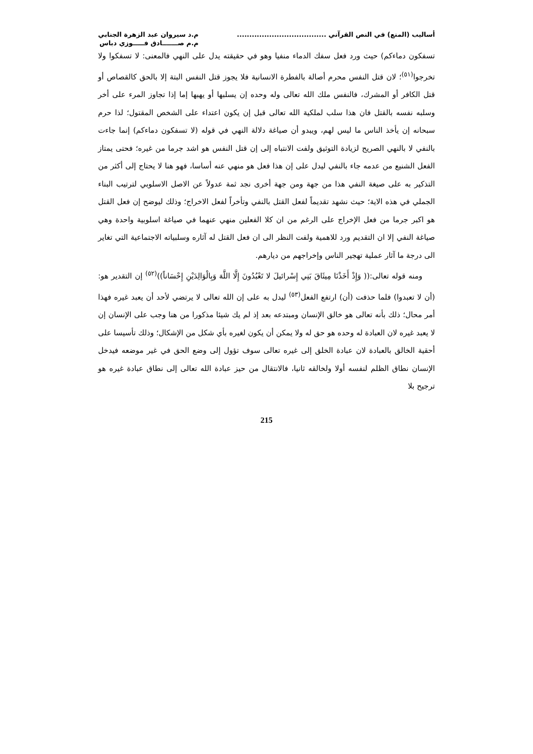أساليب (المنع) في النص القرآني ....................................
م.د سيروان عبد الزهرة الجنابي
م.م صـــــــادق فـــــوزي دباس
تسفكون دماءكم) حيث ورد فعل سفك الدماء منفيا وهو في حقيقته يدل على النهي فالمعنى: لا تسفكوا ولا تخرجوا<sup>(٥١)</sup>؛ لان قتل النفس محرم أصالة بالفطرة الانسانية فلا يجوز قتل النفس البتة إلا بالحق كالقصاص أو قتل الكافر أو المشرك، فالنفس ملك الله تعالى وله وحده إن يسلبها أو يهبها إما إذا تجاوز المرء على أخر وسلبه نفسه بالقتل فان هذا سلب لملكية الله تعالى قبل إن يكون اعتداء على الشخص المقتول؛ لذا حرم سبحانه إن يأخذ الناس ما ليس لهم، ويبدو أن صياغة دلالة النهي في قوله (لا تسفكون دماءكم) إنما جاءت بالنفي لا بالنهي الصريح لزيادة التوثيق ولفت الانتباه إلى إن قتل النفس هو اشد جرما من غيره؛ فحتى يمتاز الفعل الشنيع من عدمه جاء بالنفي ليدل على إن هذا فعل هو منهي عنه أساسا، فهو هنا لا يحتاج إلى أكثر من التذكير به على صيغة النفي هذا من جهة ومن جهة أخرى نجد ثمة عدولاً عن الاصل الاسلوبي لترتيب البناء الجملي في هذه الاية؛ حيث نشهد تقديماً لفعل القتل بالنفي وتأخراً لفعل الاخراج؛ وذلك ليوضح إن فعل القتل هو اكبر جرما من فعل الإخراج على الرغم من ان كلا الفعلين منهي عنهما في صياغة اسلوبية واحدة وهي صياغة النفي إلا ان التقديم ورد للاهمية ولفت النظر الى ان فعل القتل له آثاره وسلبياته الاجتماعية التي تغاير الى درجة ما آثار عملية تهجير الناس وإخراجهم من ديارهم.
ومنه قوله تعالى:(( وَإِذْ أَخَذْنَا مِيثَاقَ بَنِي إِسْرائيلَ لا تَعْبُدُونَ إِلَّا اللَّهَ وَبِالْوَالِدَيْنِ إِحْسَاناً))<sup>(٥٢)</sup> إن التقدير هو: (أن لا تعبدوا) فلما حذفت (أن) ارتفع الفعل<sup>(٥٣)</sup> ليدل به على إن الله تعالى لا يرتضي لأحد أن يعبد غيره فهذا أمر محال؛ ذلك بأنه تعالى هو خالق الإنسان ومبتدعه بعد إذ لم يك شيئا مذكورا من هنا وجب على الإنسان إن لا يعبد غيره لان العبادة له وحده هو حق له ولا يمكن أن يكون لغيره بأي شكل من الإشكال؛ وذلك تأسيسا على أحقية الخالق بالعبادة لان عبادة الخلق إلى غيره تعالى سوف تؤول إلى وضع الحق في غير موضعه فيدخل الإنسان نطاق الظلم لنفسه أولا ولخالقه ثانيا، فالانتقال من حيز عبادة الله تعالى إلى نطاق عبادة غيره هو ترجيح بلا
215